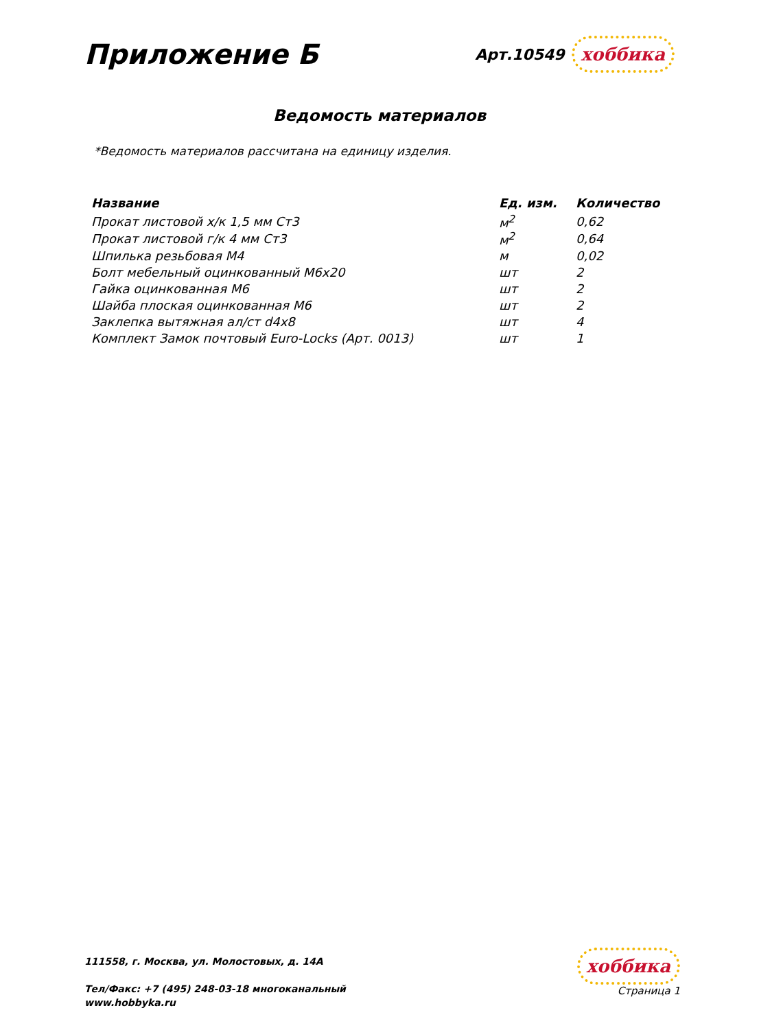Приложение Б
Арт.10549 хоббика
Ведомость материалов
*Ведомость материалов рассчитана на единицу изделия.
| Название | Ед. изм. | Количество |
| --- | --- | --- |
| Прокат листовой х/к 1,5 мм Ст3 | м<sup>2</sup> | 0,62 |
| Прокат листовой г/к 4 мм Ст3 | м<sup>2</sup> | 0,64 |
| Шпилька резьбовая М4 | м | 0,02 |
| Болт мебельный оцинкованный М6х20 | шт | 2 |
| Гайка оцинкованная М6 | шт | 2 |
| Шайба плоская оцинкованная М6 | шт | 2 |
| Заклепка вытяжная ал/ст d4x8 | шт | 4 |
| Комплект Замок почтовый Euro-Locks (Арт. 0013) | шт | 1 |
111558, г. Москва, ул. Молостовых, д. 14А
Тел/Факс: +7 (495) 248-03-18 многоканальный
www.hobbyka.ru
хоббика
Страница 1